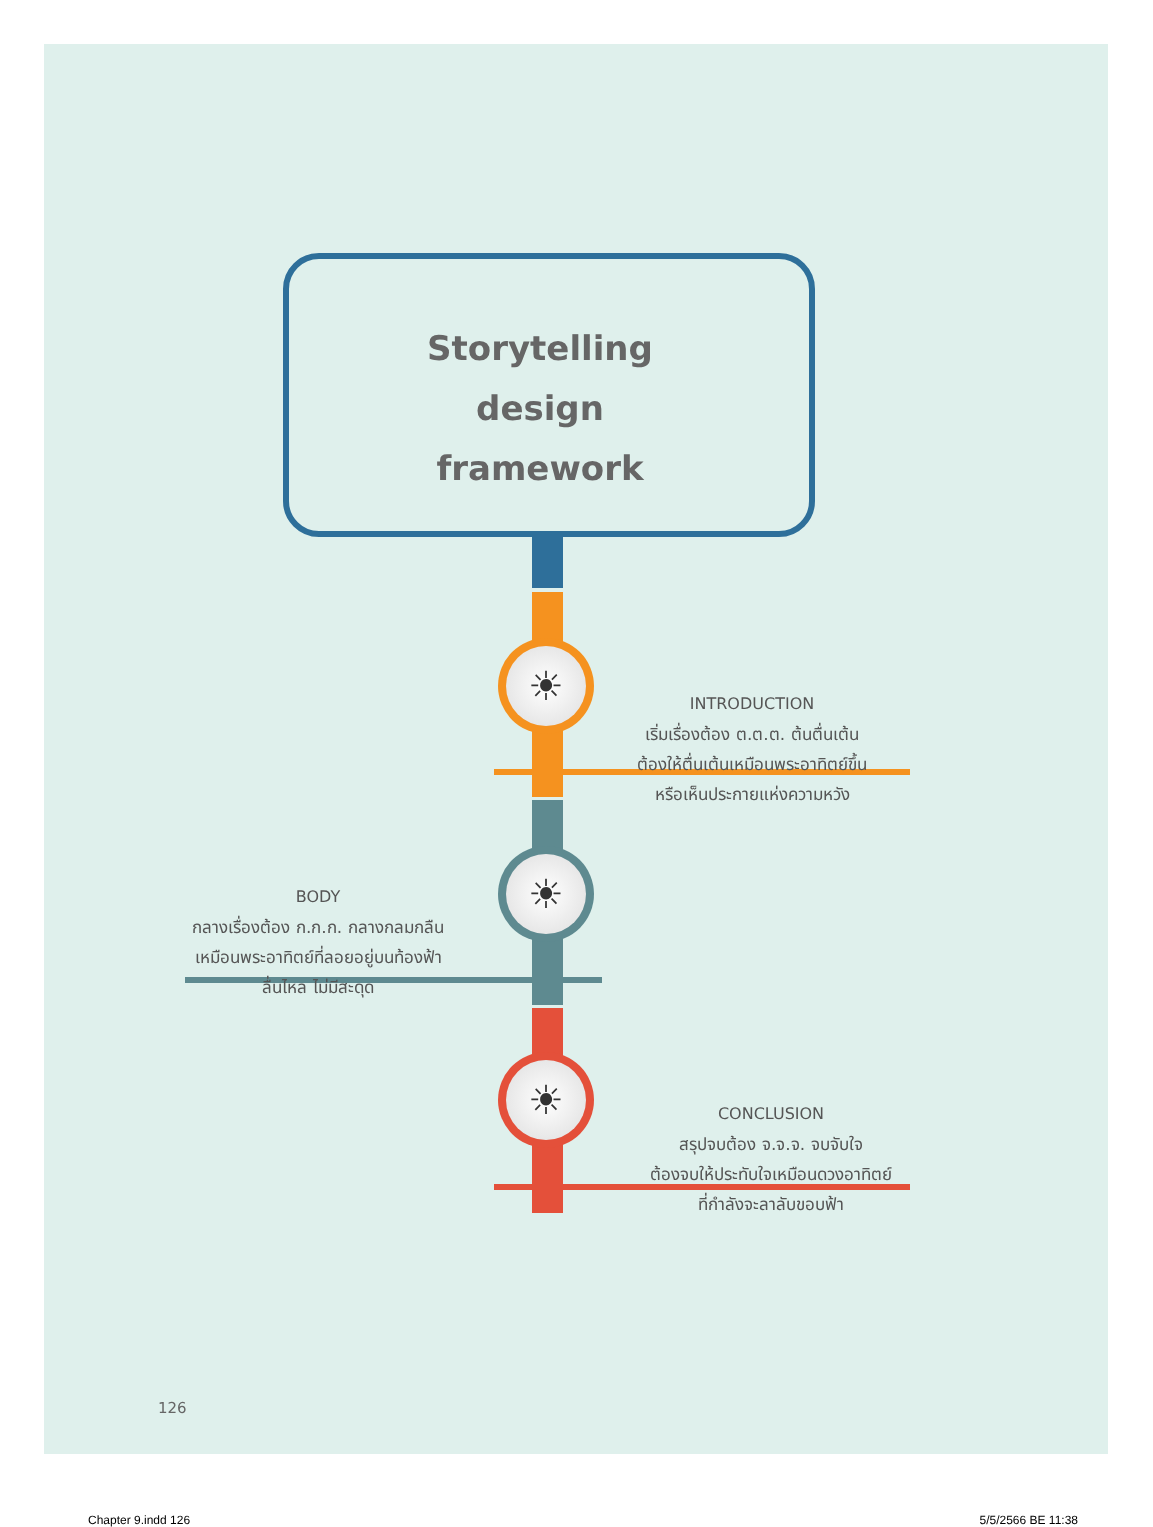☀
☀
☀
Storytelling
design
framework
INTRODUCTION
เริ่มเรื่องต้อง ต.ต.ต. ต้นตื่นเต้น
ต้องให้ตื่นเต้นเหมือนพระอาทิตย์ขึ้น
หรือเห็นประกายแห่งความหวัง
BODY
กลางเรื่องต้อง ก.ก.ก. กลางกลมกลืน
เหมือนพระอาทิตย์ที่ลอยอยู่บนท้องฟ้า
ลื่นไหล ไม่มีสะดุด
CONCLUSION
สรุปจบต้อง จ.จ.จ. จบจับใจ
ต้องจบให้ประทับใจเหมือนดวงอาทิตย์
ที่กำลังจะลาลับขอบฟ้า
126
Chapter 9.indd 126 5/5/2566 BE 11:38